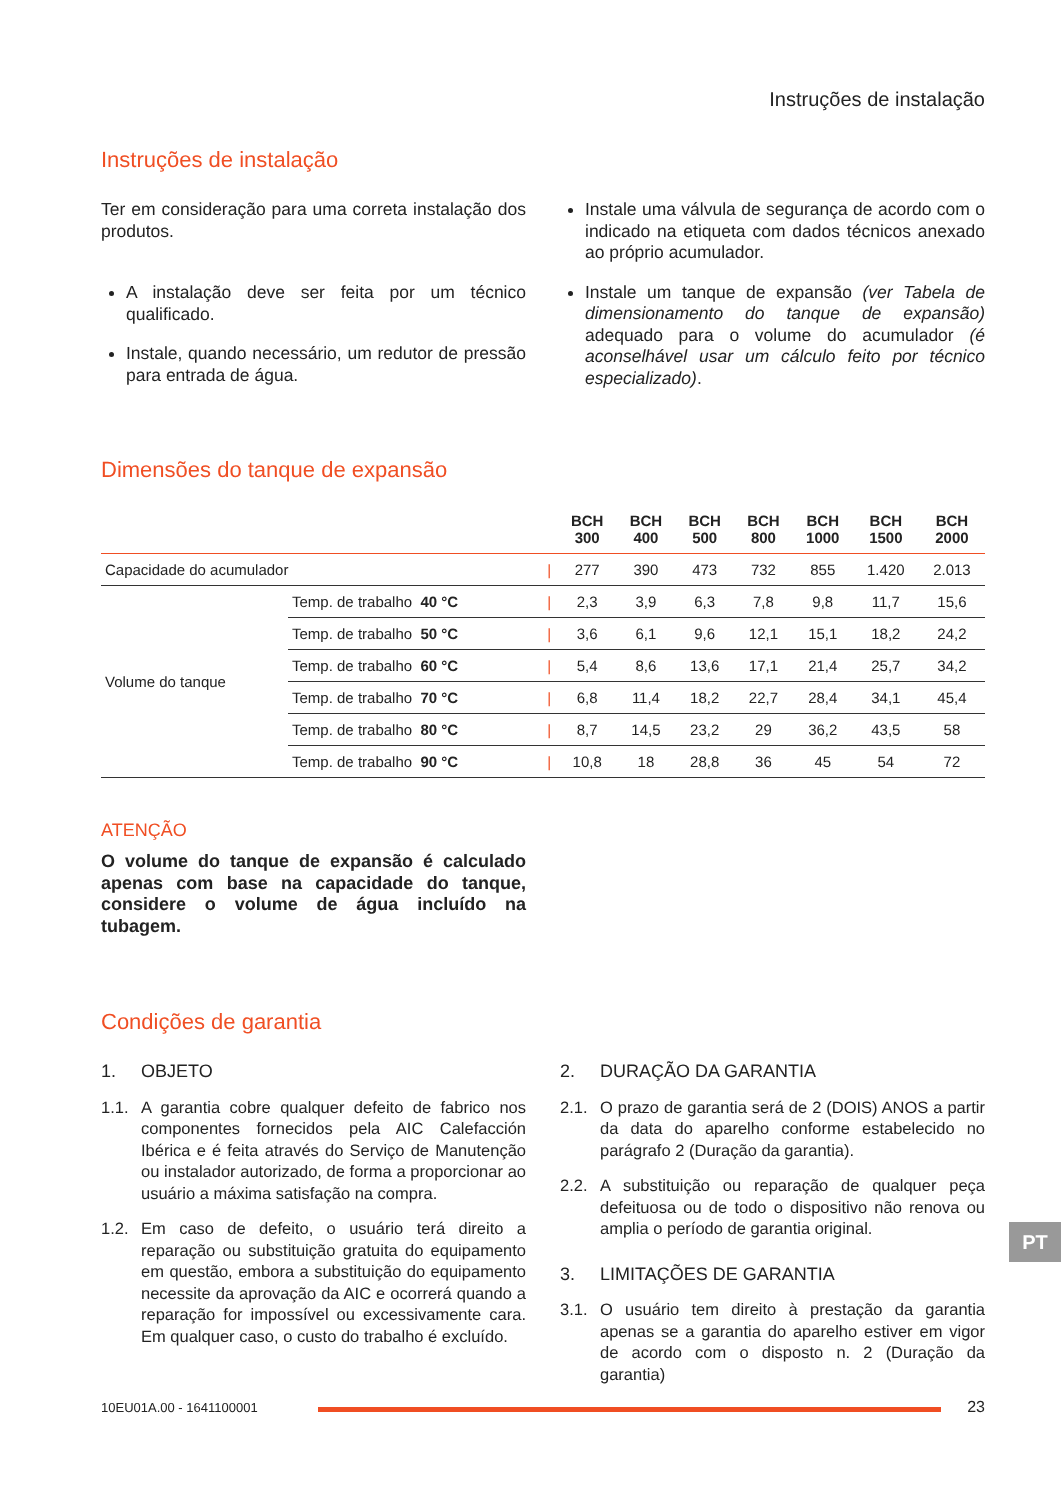Instruções de instalação
Instruções de instalação
Ter em consideração para uma correta instalação dos produtos.
A instalação deve ser feita por um técnico qualificado.
Instale, quando necessário, um redutor de pressão para entrada de água.
Instale uma válvula de segurança de acordo com o indicado na etiqueta com dados técnicos anexado ao próprio acumulador.
Instale um tanque de expansão (ver Tabela de dimensionamento do tanque de expansão) adequado para o volume do acumulador (é aconselhável usar um cálculo feito por técnico especializado).
Dimensões do tanque de expansão
| | | | BCH 300 | BCH 400 | BCH 500 | BCH 800 | BCH 1000 | BCH 1500 | BCH 2000 |
| --- | --- | --- | --- | --- | --- | --- | --- | --- | --- |
| Capacidade do acumulador | | / | 277 | 390 | 473 | 732 | 855 | 1.420 | 2.013 |
| Volume do tanque | Temp. de trabalho 40 °C | / | 2,3 | 3,9 | 6,3 | 7,8 | 9,8 | 11,7 | 15,6 |
| | Temp. de trabalho 50 °C | / | 3,6 | 6,1 | 9,6 | 12,1 | 15,1 | 18,2 | 24,2 |
| | Temp. de trabalho 60 °C | / | 5,4 | 8,6 | 13,6 | 17,1 | 21,4 | 25,7 | 34,2 |
| | Temp. de trabalho 70 °C | / | 6,8 | 11,4 | 18,2 | 22,7 | 28,4 | 34,1 | 45,4 |
| | Temp. de trabalho 80 °C | / | 8,7 | 14,5 | 23,2 | 29 | 36,2 | 43,5 | 58 |
| | Temp. de trabalho 90 °C | / | 10,8 | 18 | 28,8 | 36 | 45 | 54 | 72 |
ATENÇÃO
O volume do tanque de expansão é calculado apenas com base na capacidade do tanque, considere o volume de água incluído na tubagem.
Condições de garantia
1. OBJETO
1.1. A garantia cobre qualquer defeito de fabrico nos componentes fornecidos pela AIC Calefacción Ibérica e é feita através do Serviço de Manutenção ou instalador autorizado, de forma a proporcionar ao usuário a máxima satisfação na compra.
1.2. Em caso de defeito, o usuário terá direito a reparação ou substituição gratuita do equipamento em questão, embora a substituição do equipamento necessite da aprovação da AIC e ocorrerá quando a reparação for impossível ou excessivamente cara. Em qualquer caso, o custo do trabalho é excluído.
2. DURAÇÃO DA GARANTIA
2.1. O prazo de garantia será de 2 (DOIS) ANOS a partir da data do aparelho conforme estabelecido no parágrafo 2 (Duração da garantia).
2.2. A substituição ou reparação de qualquer peça defeituosa ou de todo o dispositivo não renova ou amplia o período de garantia original.
3. LIMITAÇÕES DE GARANTIA
3.1. O usuário tem direito à prestação da garantia apenas se a garantia do aparelho estiver em vigor de acordo com o disposto n. 2 (Duração da garantia)
PT
10EU01A.00 - 1641100001
23